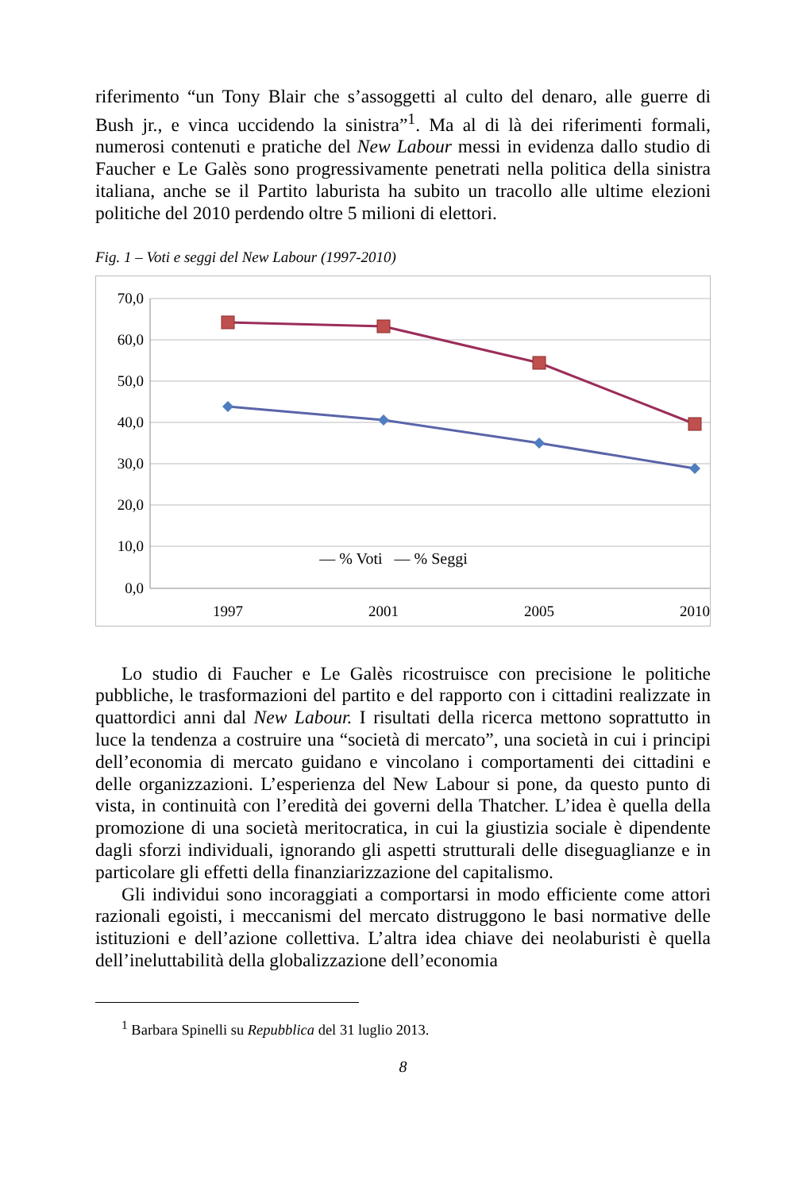riferimento “un Tony Blair che s’assoggetti al culto del denaro, alle guerre di Bush jr., e vinca uccidendo la sinistra”<sup>1</sup>. Ma al di là dei riferimenti formali, numerosi contenuti e pratiche del New Labour messi in evidenza dallo studio di Faucher e Le Galès sono progressivamente penetrati nella politica della sinistra italiana, anche se il Partito laburista ha subito un tracollo alle ultime elezioni politiche del 2010 perdendo oltre 5 milioni di elettori.
Fig. 1 – Voti e seggi del New Labour (1997-2010)
70,0
60,0
50,0
40,0
30,0
20,0
10,0
0,0
1997
2001
2005
2010
— % Voti — % Seggi
Lo studio di Faucher e Le Galès ricostruisce con precisione le politiche pubbliche, le trasformazioni del partito e del rapporto con i cittadini realizzate in quattordici anni dal New Labour. I risultati della ricerca mettono soprattutto in luce la tendenza a costruire una “società di mercato”, una società in cui i principi dell’economia di mercato guidano e vincolano i comportamenti dei cittadini e delle organizzazioni. L’esperienza del New Labour si pone, da questo punto di vista, in continuità con l’eredità dei governi della Thatcher. L’idea è quella della promozione di una società meritocratica, in cui la giustizia sociale è dipendente dagli sforzi individuali, ignorando gli aspetti strutturali delle diseguaglianze e in particolare gli effetti della finanziarizzazione del capitalismo.
Gli individui sono incoraggiati a comportarsi in modo efficiente come attori razionali egoisti, i meccanismi del mercato distruggono le basi normative delle istituzioni e dell’azione collettiva. L’altra idea chiave dei neolaburisti è quella dell’ineluttabilità della globalizzazione dell’economia
<sup>1</sup> Barbara Spinelli su Repubblica del 31 luglio 2013.
8